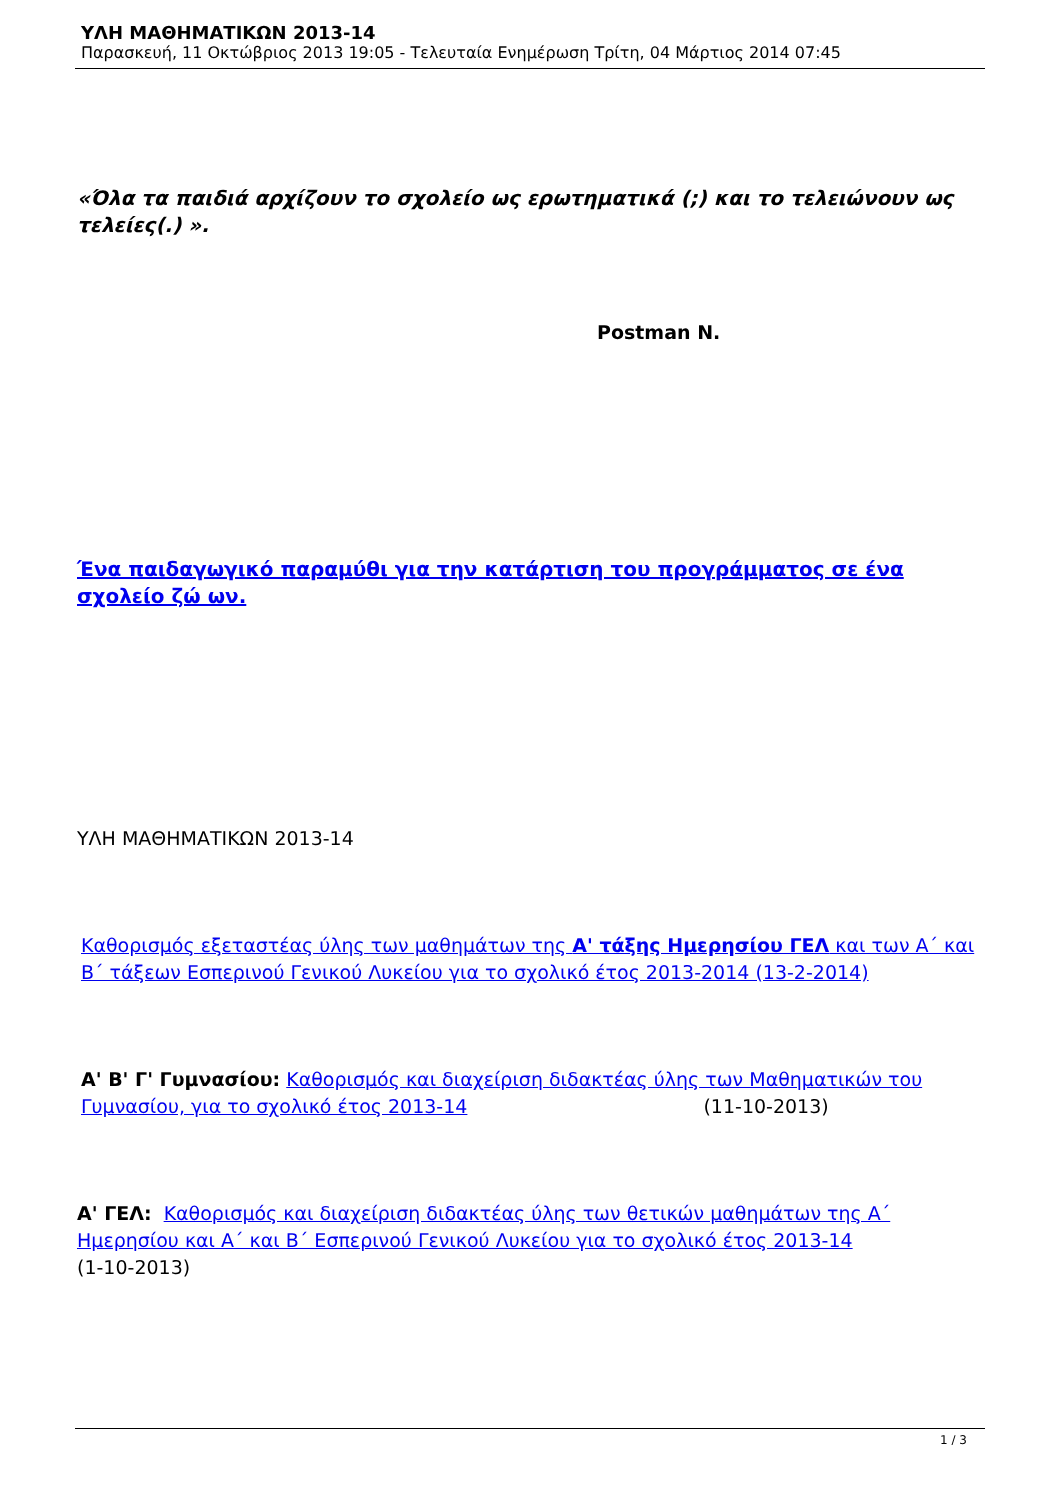ΥΛΗ ΜΑΘΗΜΑΤΙΚΩΝ 2013-14
Παρασκευή, 11 Οκτώβριος 2013 19:05 - Τελευταία Ενημέρωση Τρίτη, 04 Μάρτιος 2014 07:45
«Όλα τα παιδιά αρχίζουν το σχολείο ως ερωτηματικά (;) και το τελειώνουν ως τελείες(.) ».
Postman N.
Ένα παιδαγωγικό παραμύθι για την κατάρτιση του προγράμματος σε ένα σχολείο ζώ ων.
ΥΛΗ ΜΑΘΗΜΑΤΙΚΩΝ 2013-14
Καθορισμός εξεταστέας ύλης των μαθημάτων της Α' τάξης Ημερησίου ΓΕΛ και των Α΄ και Β΄ τάξεων Εσπερινού Γενικού Λυκείου για το σχολικό έτος 2013-2014 (13-2-2014)
Α' Β' Γ' Γυμνασίου: Καθορισμός και διαχείριση διδακτέας ύλης των Μαθηματικών του Γυμνασίου, για το σχολικό έτος 2013-14 (11-10-2013)
Α' ΓΕΛ: Καθορισμός και διαχείριση διδακτέας ύλης των θετικών μαθημάτων της Α΄ Ημερησίου και Α΄ και Β΄ Εσπερινού Γενικού Λυκείου για το σχολικό έτος 2013-14
(1-10-2013)
1 / 3